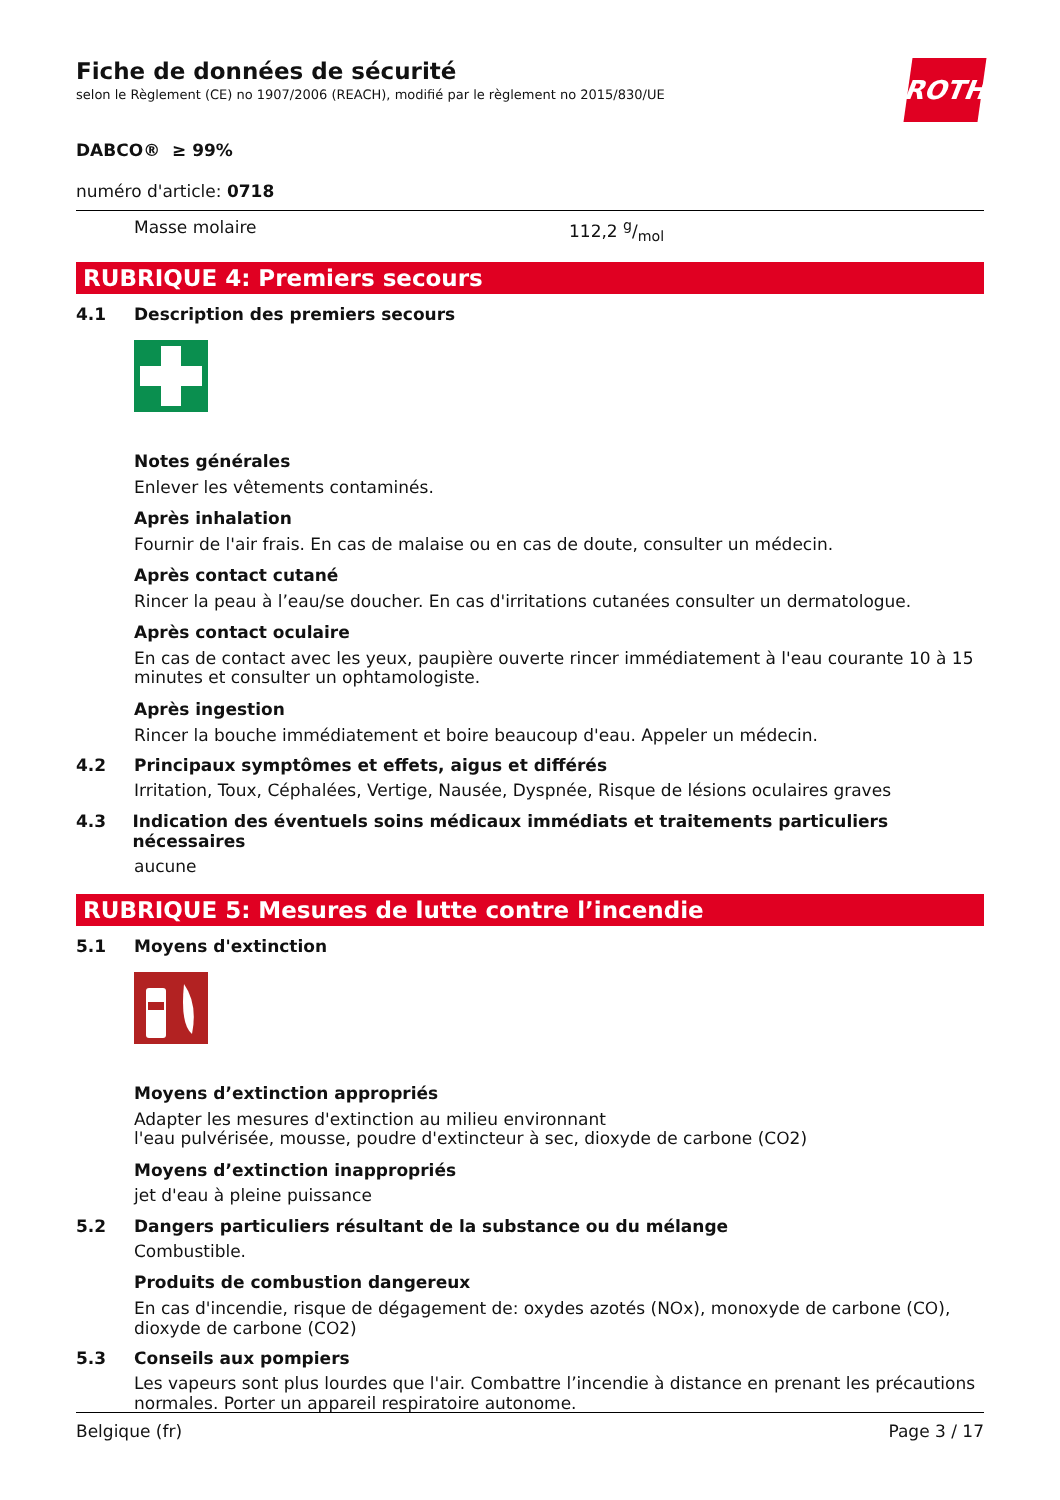ROTH
Fiche de données de sécurité
selon le Règlement (CE) no 1907/2006 (REACH), modifié par le règlement no 2015/830/UE
DABCO® ≥ 99%
numéro d'article: 0718
Masse molaire 112,2 g/mol
RUBRIQUE 4: Premiers secours
4.1 Description des premiers secours
Notes générales
Enlever les vêtements contaminés.
Après inhalation
Fournir de l'air frais. En cas de malaise ou en cas de doute, consulter un médecin.
Après contact cutané
Rincer la peau à l’eau/se doucher. En cas d'irritations cutanées consulter un dermatologue.
Après contact oculaire
En cas de contact avec les yeux, paupière ouverte rincer immédiatement à l'eau courante 10 à 15 minutes et consulter un ophtamologiste.
Après ingestion
Rincer la bouche immédiatement et boire beaucoup d'eau. Appeler un médecin.
4.2 Principaux symptômes et effets, aigus et différés
Irritation, Toux, Céphalées, Vertige, Nausée, Dyspnée, Risque de lésions oculaires graves
4.3 Indication des éventuels soins médicaux immédiats et traitements particuliers nécessaires
aucune
RUBRIQUE 5: Mesures de lutte contre l’incendie
5.1 Moyens d'extinction
Moyens d’extinction appropriés
Adapter les mesures d'extinction au milieu environnant
l'eau pulvérisée, mousse, poudre d'extincteur à sec, dioxyde de carbone (CO2)
Moyens d’extinction inappropriés
jet d'eau à pleine puissance
5.2 Dangers particuliers résultant de la substance ou du mélange
Combustible.
Produits de combustion dangereux
En cas d'incendie, risque de dégagement de: oxydes azotés (NOx), monoxyde de carbone (CO), dioxyde de carbone (CO2)
5.3 Conseils aux pompiers
Les vapeurs sont plus lourdes que l'air. Combattre l’incendie à distance en prenant les précautions normales. Porter un appareil respiratoire autonome.
Belgique (fr) Page 3 / 17